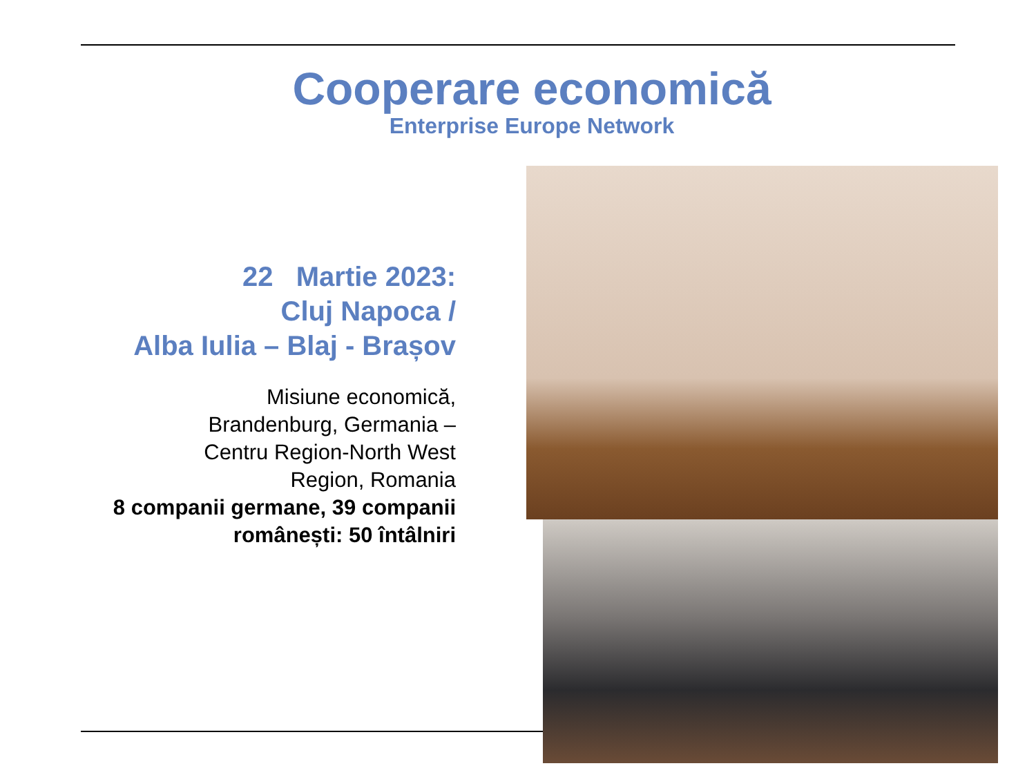Cooperare economică
Enterprise Europe Network
22 Martie 2023:
Cluj Napoca /
Alba Iulia – Blaj - Brașov
Misiune economică,
Brandenburg, Germania –
Centru Region-North West
Region, Romania
8 companii germane, 39 companii românești: 50 întâlniri